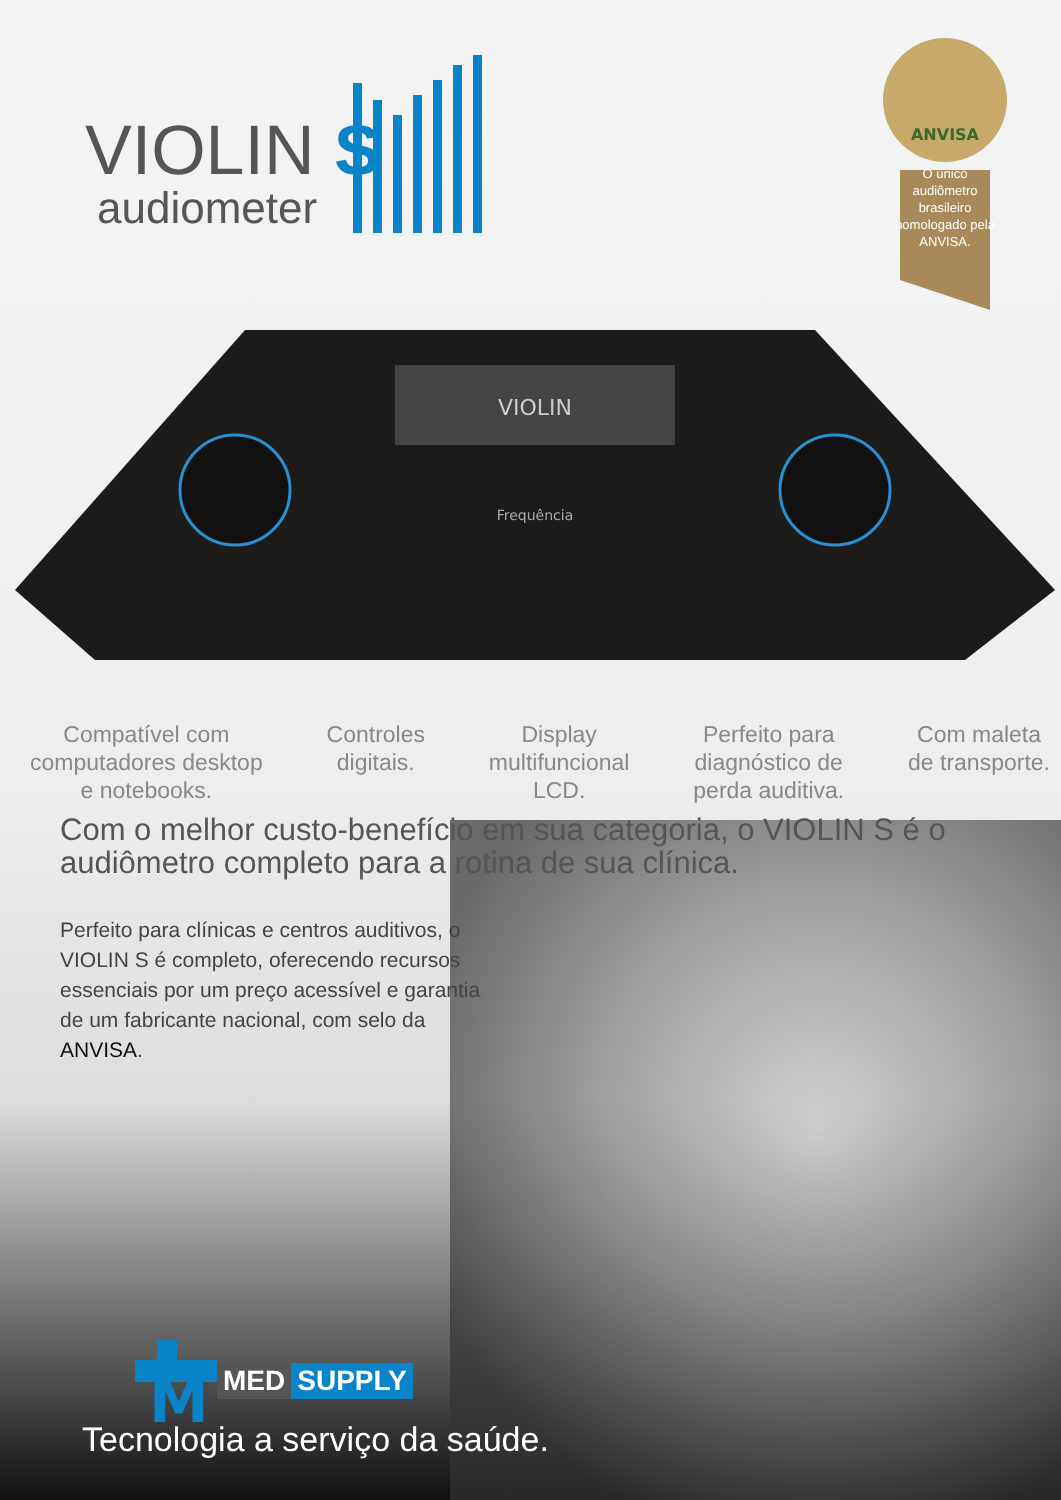VIOLIN S
audiometer
ANVISA
O único audiômetro brasileiro homologado pela ANVISA.
VIOLIN
Frequência
Compatível com
computadores desktop
e notebooks.
Controles
digitais.
Display
multifuncional
LCD.
Perfeito para
diagnóstico de
perda auditiva.
Com maleta
de transporte.
Com o melhor custo-benefício em sua categoria, o VIOLIN S é o audiômetro completo para a rotina de sua clínica.
Perfeito para clínicas e centros auditivos, o VIOLIN S é completo, oferecendo recursos essenciais por um preço acessível e garantia de um fabricante nacional, com selo da ANVISA.
M
MED SUPPLY
Tecnologia a serviço da saúde.